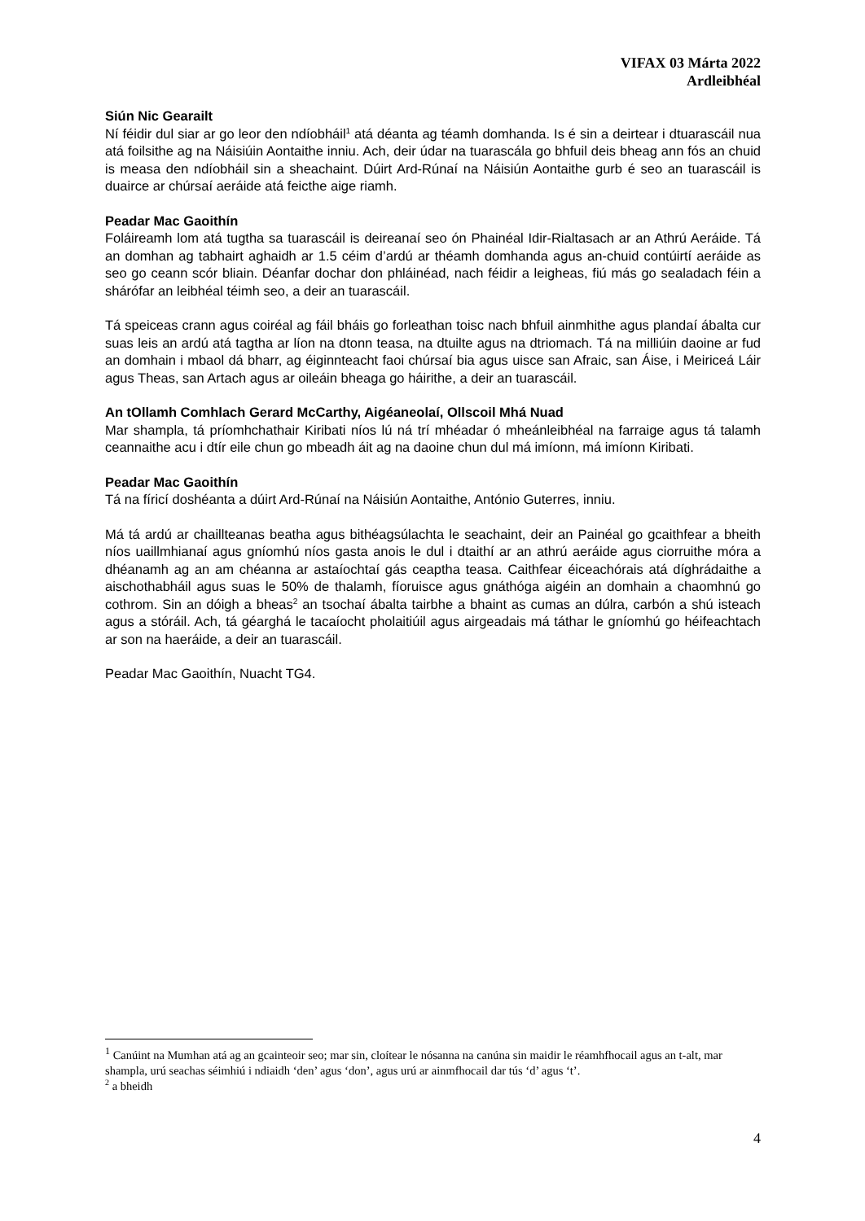VIFAX 03 Márta 2022
Ardleibhéal
Siún Nic Gearailt
Ní féidir dul siar ar go leor den ndíobháil<sup>1</sup> atá déanta ag téamh domhanda. Is é sin a deirtear i dtuarascáil nua atá foilsithe ag na Náisiúin Aontaithe inniu. Ach, deir údar na tuarascála go bhfuil deis bheag ann fós an chuid is measa den ndíobháil sin a sheachaint. Dúirt Ard-Rúnaí na Náisiún Aontaithe gurb é seo an tuarascáil is duairce ar chúrsaí aeráide atá feicthe aige riamh.
Peadar Mac Gaoithín
Foláireamh lom atá tugtha sa tuarascáil is deireanaí seo ón Phainéal Idir-Rialtasach ar an Athrú Aeráide. Tá an domhan ag tabhairt aghaidh ar 1.5 céim d’ardú ar théamh domhanda agus an-chuid contúirtí aeráide as seo go ceann scór bliain. Déanfar dochar don phláinéad, nach féidir a leigheas, fiú más go sealadach féin a shárófar an leibhéal téimh seo, a deir an tuarascáil.
Tá speiceas crann agus coiréal ag fáil bháis go forleathan toisc nach bhfuil ainmhithe agus plandaí ábalta cur suas leis an ardú atá tagtha ar líon na dtonn teasa, na dtuilte agus na dtriomach. Tá na milliúin daoine ar fud an domhain i mbaol dá bharr, ag éiginnteacht faoi chúrsaí bia agus uisce san Afraic, san Áise, i Meiriceá Láir agus Theas, san Artach agus ar oileáin bheaga go háirithe, a deir an tuarascáil.
An tOllamh Comhlach Gerard McCarthy, Aigéaneolaí, Ollscoil Mhá Nuad
Mar shampla, tá príomhchathair Kiribati níos lú ná trí mhéadar ó mheánleibhéal na farraige agus tá talamh ceannaithe acu i dtír eile chun go mbeadh áit ag na daoine chun dul má imíonn, má imíonn Kiribati.
Peadar Mac Gaoithín
Tá na fíricí doshéanta a dúirt Ard-Rúnaí na Náisiún Aontaithe, António Guterres, inniu.
Má tá ardú ar chaillteanas beatha agus bithéagsúlachta le seachaint, deir an Painéal go gcaithfear a bheith níos uaillmhianaí agus gníomhú níos gasta anois le dul i dtaithí ar an athrú aeráide agus ciorruithe móra a dhéanamh ag an am chéanna ar astaíochtaí gás ceaptha teasa. Caithfear éiceachórais atá díghrádaithe a aischothabháil agus suas le 50% de thalamh, fíoruisce agus gnáthóga aigéin an domhain a chaomhnú go cothrom. Sin an dóigh a bheas<sup>2</sup> an tsochaí ábalta tairbhe a bhaint as cumas an dúlra, carbón a shú isteach agus a stóráil. Ach, tá géarghá le tacaíocht pholaitiúil agus airgeadais má táthar le gníomhú go héifeachtach ar son na haeráide, a deir an tuarascáil.
Peadar Mac Gaoithín, Nuacht TG4.
<sup>1</sup> Canúint na Mumhan atá ag an gcainteoir seo; mar sin, cloítear le nósanna na canúna sin maidir le réamhfhocail agus an t-alt, mar shampla, urú seachas séimhiú i ndiaidh ‘den’ agus ‘don’, agus urú ar ainmfhocail dar tús ‘d’ agus ‘t’.
<sup>2</sup> a bheidh
4